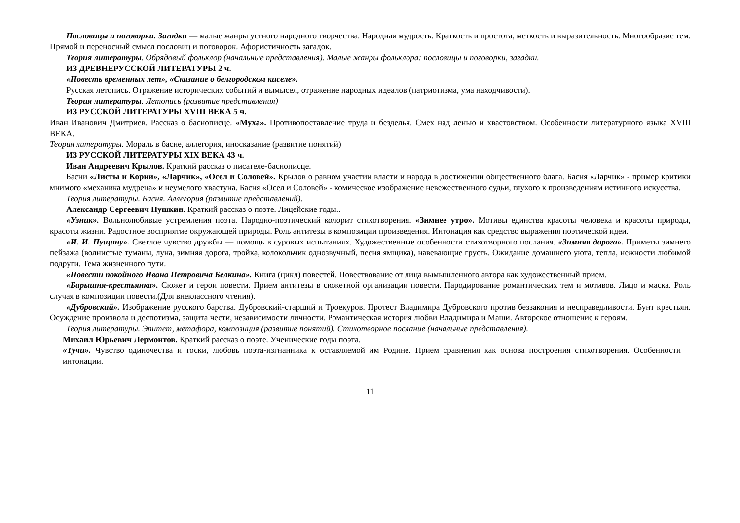Пословицы и поговорки. Загадки — малые жанры устного народного творчества. Народная мудрость. Краткость и простота, меткость и выразительность. Многообразие тем. Прямой и переносный смысл пословиц и поговорок. Афористичность загадок.
Теория литературы. Обрядовый фольклор (начальные представления). Малые жанры фольклора: пословицы и поговорки, загадки.
ИЗ ДРЕВНЕРУССКОЙ ЛИТЕРАТУРЫ 2 ч.
«Повесть временных лет», «Сказание о белгородском киселе».
Русская летопись. Отражение исторических событий и вымысел, отражение народных идеалов (патриотизма, ума находчивости).
Теория литературы. Летопись (развитие представления)
ИЗ РУССКОЙ ЛИТЕРАТУРЫ XVIII ВЕКА 5 ч.
Иван Иванович Дмитриев. Рассказ о баснописце. «Муха». Противопоставление труда и безделья. Смех над ленью и хвастовством. Особенности литературного языка XVIII ВЕКА.
Теория литературы. Мораль в басне, аллегория, иносказание (развитие понятий)
ИЗ РУССКОЙ ЛИТЕРАТУРЫ XIX ВЕКА 43 ч.
Иван Андреевич Крылов. Краткий рассказ о писателе-баснописце.
Басни «Листы и Корни», «Ларчик», «Осел и Соловей». Крылов о равном участии власти и народа в достижении общественного блага. Басня «Ларчик» - пример критики мнимого «механика мудреца» и неумелого хвастуна. Басня «Осел и Соловей» - комическое изображение невежественного судьи, глухого к произведениям истинного искусства.
Теория литературы. Басня. Аллегория (развитие представлений).
Александр Сергеевич Пушкин. Краткий рассказ о поэте. Лицейские годы..
«Узник». Вольнолюбивые устремления поэта. Народно-поэтический колорит стихотворения. «Зимнее утро». Мотивы единства красоты человека и красоты природы, красоты жизни. Радостное восприятие окружающей природы. Роль антитезы в композиции произведения. Интонация как средство выражения поэтической идеи.
«И. И. Пущину». Светлое чувство дружбы — помощь в суровых испытаниях. Художественные особенности стихотворного послания. «Зимняя дорога». Приметы зимнего пейзажа (волнистые туманы, луна, зимняя дорога, тройка, колокольчик однозвучный, песня ямщика), навевающие грусть. Ожидание домашнего уюта, тепла, нежности любимой подруги. Тема жизненного пути.
«Повести покойного Ивана Петровича Белкина». Книга (цикл) повестей. Повествование от лица вымышленного автора как художественный прием.
«Барышня-крестьянка». Сюжет и герои повести. Прием антитезы в сюжетной организации повести. Пародирование романтических тем и мотивов. Лицо и маска. Роль случая в композиции повести.(Для внеклассного чтения).
«Дубровский». Изображение русского барства. Дубровский-старший и Троекуров. Протест Владимира Дубровского против беззакония и несправедливости. Бунт крестьян. Осуждение произвола и деспотизма, защита чести, независимости личности. Романтическая история любви Владимира и Маши. Авторское отношение к героям.
Теория литературы. Эпитет, метафора, композиция (развитие понятий). Стихотворное послание (начальные представления).
Михаил Юрьевич Лермонтов. Краткий рассказ о поэте. Ученические годы поэта.
«Тучи». Чувство одиночества и тоски, любовь поэта-изгнанника к оставляемой им Родине. Прием сравнения как основа построения стихотворения. Особенности интонации.
11